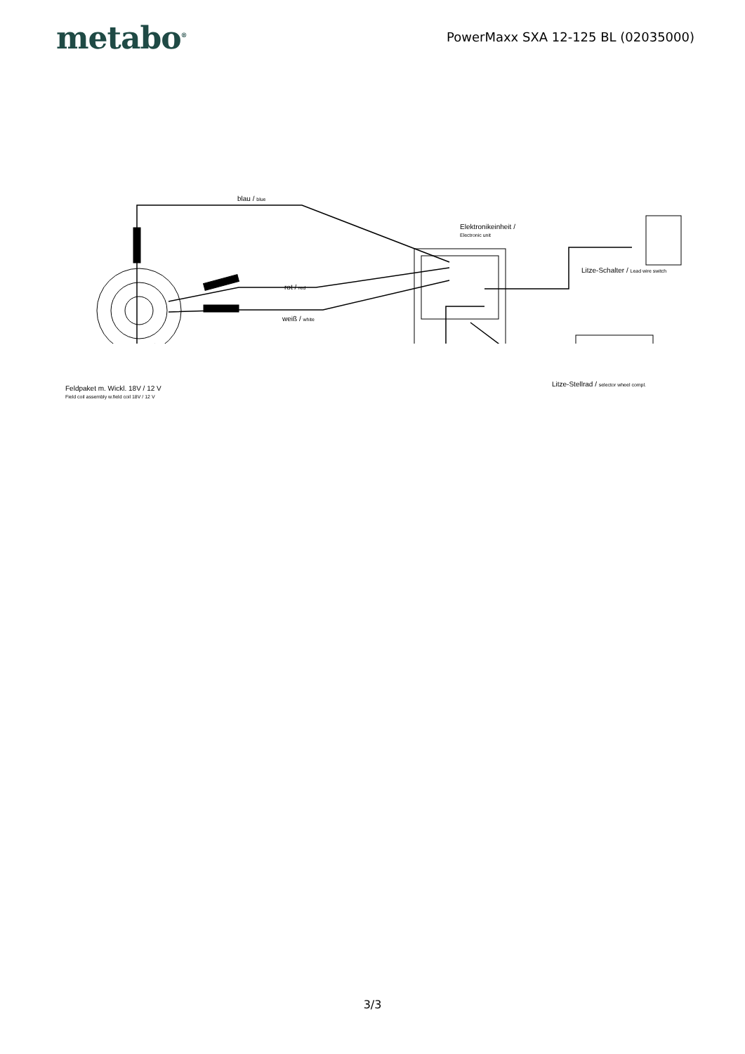metabo<sup>®</sup>
PowerMaxx SXA 12-125 BL (02035000)
blau / blue
Elektronikeinheit /
Electronic unit
Litze-Schalter / Lead wire switch
rot / red
weiß / white
Litze-Stellrad / selector wheel compl.
Feldpaket m. Wickl. 18V / 12 V
Field coil assembly w.field coil 18V / 12 V
3/3